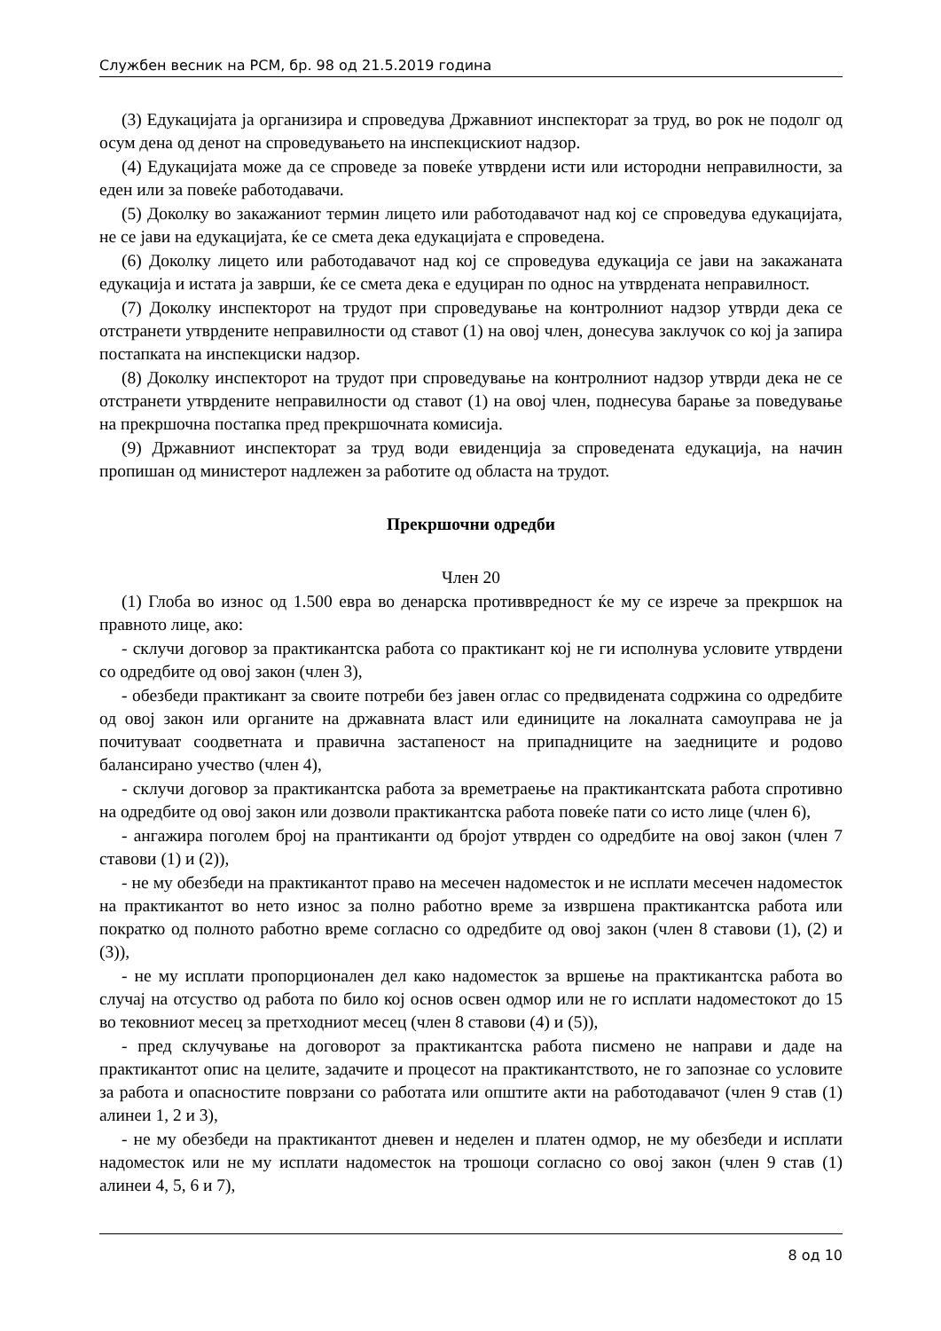Службен весник на РСМ, бр. 98 од 21.5.2019 година
(3) Едукацијата ја организира и спроведува Државниот инспекторат за труд, во рок не подолг од осум дена од денот на спроведувањето на инспекцискиот надзор.
(4) Едукацијата може да се спроведе за повеќе утврдени исти или истородни неправилности, за еден или за повеќе работодавачи.
(5) Доколку во закажаниот термин лицето или работодавачот над кој се спроведува едукацијата, не се јави на едукацијата, ќе се смета дека едукацијата е спроведена.
(6) Доколку лицето или работодавачот над кој се спроведува едукација се јави на закажаната едукација и истата ја заврши, ќе се смета дека е едуциран по однос на утврдената неправилност.
(7) Доколку инспекторот на трудот при спроведување на контролниот надзор утврди дека се отстранети утврдените неправилности од ставот (1) на овој член, донесува заклучок со кој ја запира постапката на инспекциски надзор.
(8) Доколку инспекторот на трудот при спроведување на контролниот надзор утврди дека не се отстранети утврдените неправилности од ставот (1) на овој член, поднесува барање за поведување на прекршочна постапка пред прекршочната комисија.
(9) Државниот инспекторат за труд води евиденција за спроведената едукација, на начин пропишан од министерот надлежен за работите од областа на трудот.
Прекршочни одредби
Член 20
(1) Глоба во износ од 1.500 евра во денарска противвредност ќе му се изрече за прекршок на правното лице, ако:
- склучи договор за практикантска работа со практикант кој не ги исполнува условите утврдени со одредбите од овој закон (член 3),
- обезбеди практикант за своите потреби без јавен оглас со предвидената содржина со одредбите од овој закон или органите на државната власт или единиците на локалната самоуправа не ја почитуваат соодветната и правична застапеност на припадниците на заедниците и родово балансирано учество (член 4),
- склучи договор за практикантска работа за времетраење на практикантската работа спротивно на одредбите од овој закон или дозволи практикантска работа повеќе пати со исто лице (член 6),
- ангажира поголем број на прантиканти од бројот утврден со одредбите на овој закон (член 7 ставови (1) и (2)),
- не му обезбеди на практикантот право на месечен надоместок и не исплати месечен надоместок на практикантот во нето износ за полно работно време за извршена практикантска работа или пократко од полното работно време согласно со одредбите од овој закон (член 8 ставови (1), (2) и (3)),
- не му исплати пропорционален дел како надоместок за вршење на практикантска работа во случај на отсуство од работа по било кој основ освен одмор или не го исплати надоместокот до 15 во тековниот месец за претходниот месец (член 8 ставови (4) и (5)),
- пред склучување на договорот за практикантска работа писмено не направи и даде на практикантот опис на целите, задачите и процесот на практикантството, не го запознае со условите за работа и опасностите поврзани со работата или општите акти на работодавачот (член 9 став (1) алинеи 1, 2 и 3),
- не му обезбеди на практикантот дневен и неделен и платен одмор, не му обезбеди и исплати надоместок или не му исплати надоместок на трошоци согласно со овој закон (член 9 став (1) алинеи 4, 5, 6 и 7),
8 од 10